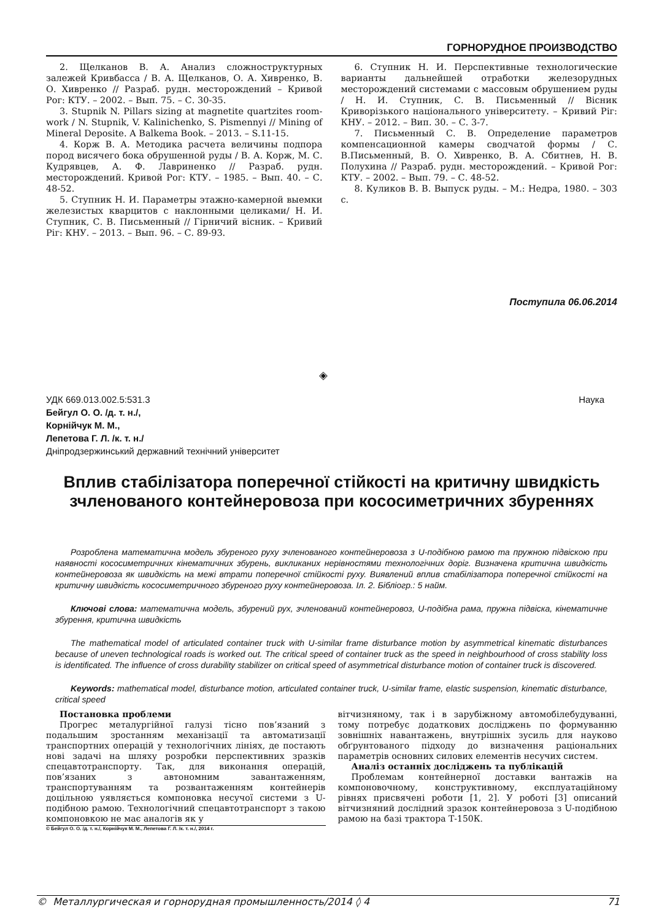ГОРНОРУДНОЕ ПРОИЗВОДСТВО
2. Щелканов В. А. Анализ сложноструктурных залежей Кривбасса / В. А. Щелканов, О. А. Хивренко, В. О. Хивренко // Разраб. рудн. месторождений – Кривой Рог: КТУ. – 2002. – Вып. 75. – С. 30-35.
3. Stupnik N. Pillars sizing at magnetite quartzites room-work / N. Stupnik, V. Kalinichenko, S. Pismennyi // Mining of Mineral Deposite. A Balkema Book. – 2013. – S.11-15.
4. Корж В. А. Методика расчета величины подпора пород висячего бока обрушенной руды / В. А. Корж, М. С. Кудрявцев, А. Ф. Лавриненко // Разраб. рудн. месторождений. Кривой Рог: КТУ. – 1985. – Вып. 40. – С. 48-52.
5. Ступник Н. И. Параметры этажно-камерной выемки железистых кварцитов с наклонными целиками/ Н. И. Ступник, С. В. Письменный // Гірничий вісник. – Кривий Ріг: КНУ. – 2013. – Вып. 96. – С. 89-93.
6. Ступник Н. И. Перспективные технологические варианты дальнейшей отработки железорудных месторождений системами с массовым обрушением руды / Н. И. Ступник, С. В. Письменный // Вісник Криворізького національного університету. – Кривий Ріг: КНУ. – 2012. – Вип. 30. – С. 3-7.
7. Письменный С. В. Определение параметров компенсационной камеры сводчатой формы / С. В.Письменный, В. О. Хивренко, В. А. Сбитнев, Н. В. Полухина // Разраб. рудн. месторождений. – Кривой Рог: КТУ. – 2002. – Вып. 79. – С. 48-52.
8. Куликов В. В. Выпуск руды. – М.: Недра, 1980. – 303 с.
Поступила 06.06.2014
◈
УДК 669.013.002.5:531.3 Наука
Бейгул О. О. /д. т. н./,
Корнійчук М. М.,
Лепетова Г. Л. /к. т. н./
Дніпродзержинський державний технічний університет
Вплив стабілізатора поперечної стійкості на критичну швидкість зчленованого контейнеровоза при кососиметричних збуреннях
Розроблена математична модель збуреного руху зчленованого контейнеровоза з U-подібною рамою та пружною підвіскою при наявності кососиметричних кінематичних збурень, викликаних нерівностями технологічних доріг. Визначена критична швидкість контейнеровоза як швидкість на межі втрати поперечної стійкості руху. Виявлений вплив стабілізатора поперечної стійкості на критичну швидкість кососиметричного збуреного руху контейнеровоза. Іл. 2. Бібліогр.: 5 найм.
Ключові слова: математична модель, збурений рух, зчленований контейнеровоз, U-подібна рама, пружна підвіска, кінематичне збурення, критична швидкість
The mathematical model of articulated container truck with U-similar frame disturbance motion by asymmetrical kinematic disturbances because of uneven technological roads is worked out. The critical speed of container truck as the speed in neighbourhood of cross stability loss is identificated. The influence of cross durability stabilizer on critical speed of asymmetrical disturbance motion of container truck is discovered.
Keywords: mathematical model, disturbance motion, articulated container truck, U-similar frame, elastic suspension, kinematic disturbance, critical speed
Постановка проблеми
Прогрес металургійної галузі тісно пов’язаний з подальшим зростанням механізації та автоматизації транспортних операцій у технологічних лініях, де постають нові задачі на шляху розробки перспективних зразків спецавтотранспорту. Так, для виконання операцій, пов’язаних з автономним завантаженням, транспортуванням та розвантаженням контейнерів доцільною уявляється компоновка несучої системи з U-подібною рамою. Технологічний спецавтотранспорт з такою компоновкою не має аналогів як у
© Бейгул О. О. /д. т. н./, Корнійчук М. М., Лепетова Г. Л. /к. т. н./, 2014 г.
вітчизняному, так і в зарубіжному автомобілебудуванні, тому потребує додаткових досліджень по формуванню зовнішніх навантажень, внутрішніх зусиль для науково обґрунтованого підходу до визначення раціональних параметрів основних силових елементів несучих систем.
Аналіз останніх досліджень та публікацій
Проблемам контейнерної доставки вантажів на компоновочному, конструктивному, експлуатаційному рівнях присвячені роботи [1, 2]. У роботі [3] описаний вітчизняний дослідний зразок контейнеровоза з U-подібною рамою на базі трактора Т-150К.
© Металлургическая и горнорудная промышленность/2014 ◊ 4 71